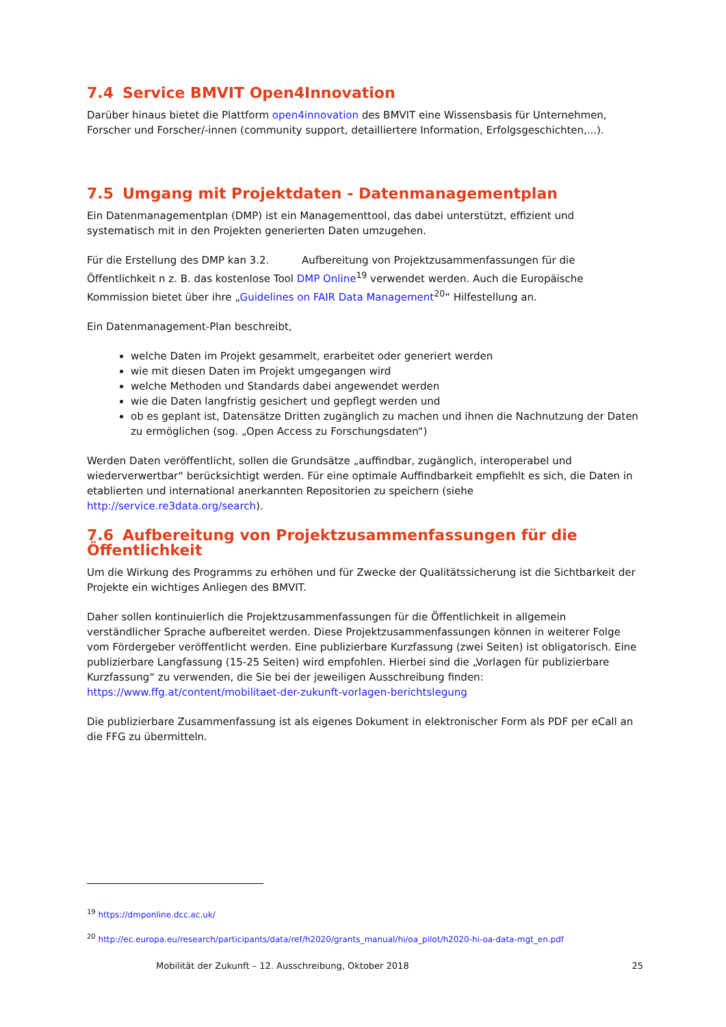7.4 Service BMVIT Open4Innovation
Darüber hinaus bietet die Plattform open4innovation des BMVIT eine Wissensbasis für Unternehmen, Forscher und Forscher/-innen (community support, detailliertere Information, Erfolgsgeschichten,...).
7.5 Umgang mit Projektdaten - Datenmanagementplan
Ein Datenmanagementplan (DMP) ist ein Managementtool, das dabei unterstützt, effizient und systematisch mit in den Projekten generierten Daten umzugehen.
Für die Erstellung des DMP kan 3.2. Aufbereitung von Projektzusammenfassungen für die Öffentlichkeit n z. B. das kostenlose Tool DMP Online<sup>19</sup> verwendet werden. Auch die Europäische Kommission bietet über ihre „Guidelines on FAIR Data Management<sup>20</sup>“ Hilfestellung an.
Ein Datenmanagement-Plan beschreibt,
welche Daten im Projekt gesammelt, erarbeitet oder generiert werden
wie mit diesen Daten im Projekt umgegangen wird
welche Methoden und Standards dabei angewendet werden
wie die Daten langfristig gesichert und gepflegt werden und
ob es geplant ist, Datensätze Dritten zugänglich zu machen und ihnen die Nachnutzung der Daten zu ermöglichen (sog. „Open Access zu Forschungsdaten“)
Werden Daten veröffentlicht, sollen die Grundsätze „auffindbar, zugänglich, interoperabel und wiederverwertbar“ berücksichtigt werden. Für eine optimale Auffindbarkeit empfiehlt es sich, die Daten in etablierten und international anerkannten Repositorien zu speichern (siehe http://service.re3data.org/search).
7.6 Aufbereitung von Projektzusammenfassungen für die Öffentlichkeit
Um die Wirkung des Programms zu erhöhen und für Zwecke der Qualitätssicherung ist die Sichtbarkeit der Projekte ein wichtiges Anliegen des BMVIT.
Daher sollen kontinuierlich die Projektzusammenfassungen für die Öffentlichkeit in allgemein verständlicher Sprache aufbereitet werden. Diese Projektzusammenfassungen können in weiterer Folge vom Fördergeber veröffentlicht werden. Eine publizierbare Kurzfassung (zwei Seiten) ist obligatorisch. Eine publizierbare Langfassung (15-25 Seiten) wird empfohlen. Hierbei sind die „Vorlagen für publizierbare Kurzfassung“ zu verwenden, die Sie bei der jeweiligen Ausschreibung finden:
https://www.ffg.at/content/mobilitaet-der-zukunft-vorlagen-berichtslegung
Die publizierbare Zusammenfassung ist als eigenes Dokument in elektronischer Form als PDF per eCall an die FFG zu übermitteln.
<sup>19</sup> https://dmponline.dcc.ac.uk/
<sup>20</sup> http://ec.europa.eu/research/participants/data/ref/h2020/grants_manual/hi/oa_pilot/h2020-hi-oa-data-mgt_en.pdf
Mobilität der Zukunft – 12. Ausschreibung, Oktober 2018 25